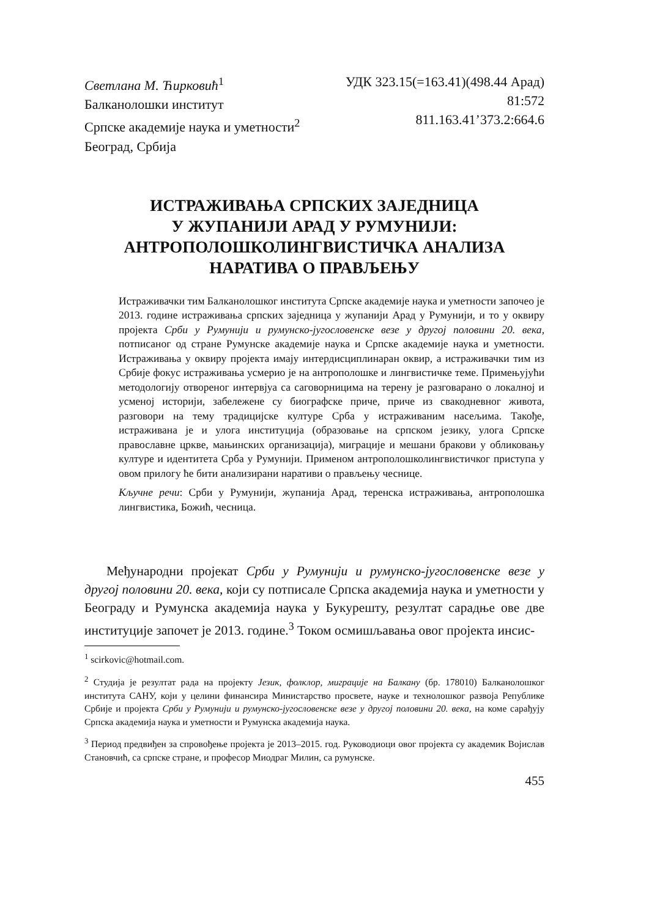Светлана М. Ћирковић<sup>1</sup>
Балканолошки институт
Српске академије наука и уметности<sup>2</sup>
Београд, Србија
УДК 323.15(=163.41)(498.44 Арад)
81:572
811.163.41’373.2:664.6
ИСТРАЖИВАЊА СРПСКИХ ЗАЈЕДНИЦА
У ЖУПАНИЈИ АРАД У РУМУНИЈИ:
АНТРОПОЛОШКОЛИНГВИСТИЧКА АНАЛИЗА
НАРАТИВА О ПРАВЉЕЊУ
Истраживачки тим Балканолошког института Српске академије наука и уметности започео је 2013. године истраживања српских заједница у жупанији Арад у Румунији, и то у оквиру пројекта Срби у Румунији и румунско-југословенске везе у другој половини 20. века, потписаног од стране Румунске академије наука и Српске академије наука и уметности. Истраживања у оквиру пројекта имају интердисциплинаран оквир, а истраживачки тим из Србије фокус истраживања усмерио је на антрополошке и лингвистичке теме. Примењујући методологију отвореног интервјуа са саговорницима на терену је разговарано о локалној и усменој историји, забележене су биографске приче, приче из свакодневног живота, разговори на тему традицијске културе Срба у истраживаним насељима. Такође, истраживана је и улога институција (образовање на српском језику, улога Српске православне цркве, мањинских организација), миграције и мешани бракови у обликовању културе и идентитета Срба у Румунији. Применом антрополошколингвистичког приступа у овом прилогу ће бити анализирани наративи о прављењу чеснице.
Кључне речи: Срби у Румунији, жупанија Арад, теренска истраживања, антрополошка лингвистика, Божић, чесница.
Међународни пројекат Срби у Румунији и румунско-југословенске везе у другој половини 20. века, који су потписале Српска академија наука и уметности у Београду и Румунска академија наука у Букурешту, резултат сарадње ове две институције започет је 2013. године.<sup>3</sup> Током осмишљавања овог пројекта инсис-
<sup>1</sup> scirkovic@hotmail.com.
<sup>2</sup> Студија је резултат рада на пројекту Језик, фолклор, миграције на Балкану (бр. 178010) Балканолошког института САНУ, који у целини финансира Министарство просвете, науке и технолошког развоја Републике Србије и пројекта Срби у Румунији и румунско-југословенске везе у другој половини 20. века, на коме сарађују Српска академија наука и уметности и Румунска академија наука.
<sup>3</sup> Период предвиђен за спровођење пројекта је 2013–2015. год. Руководиоци овог пројекта су академик Војислав Становчић, са српске стране, и професор Миодраг Милин, са румунске.
455